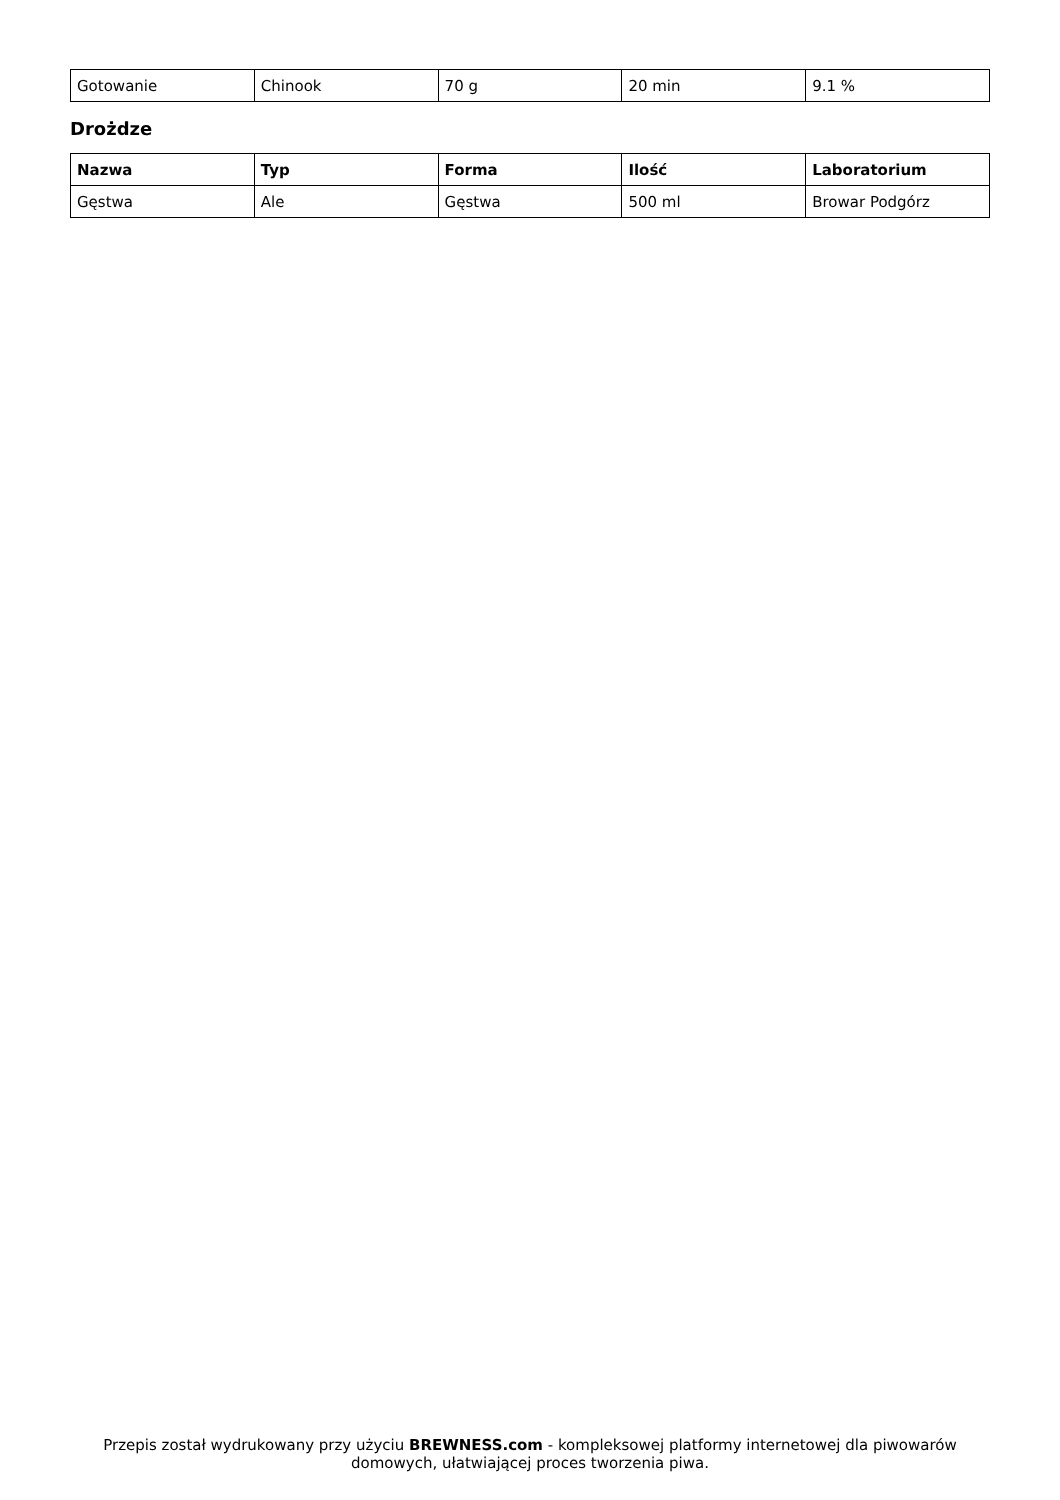| Gotowanie | Chinook | 70 g | 20 min | 9.1 % |
Drożdze
| Nazwa | Typ | Forma | Ilość | Laboratorium |
| --- | --- | --- | --- | --- |
| Gęstwa | Ale | Gęstwa | 500 ml | Browar Podgórz |
Przepis został wydrukowany przy użyciu BREWNESS.com - kompleksowej platformy internetowej dla piwowarów domowych, ułatwiającej proces tworzenia piwa.